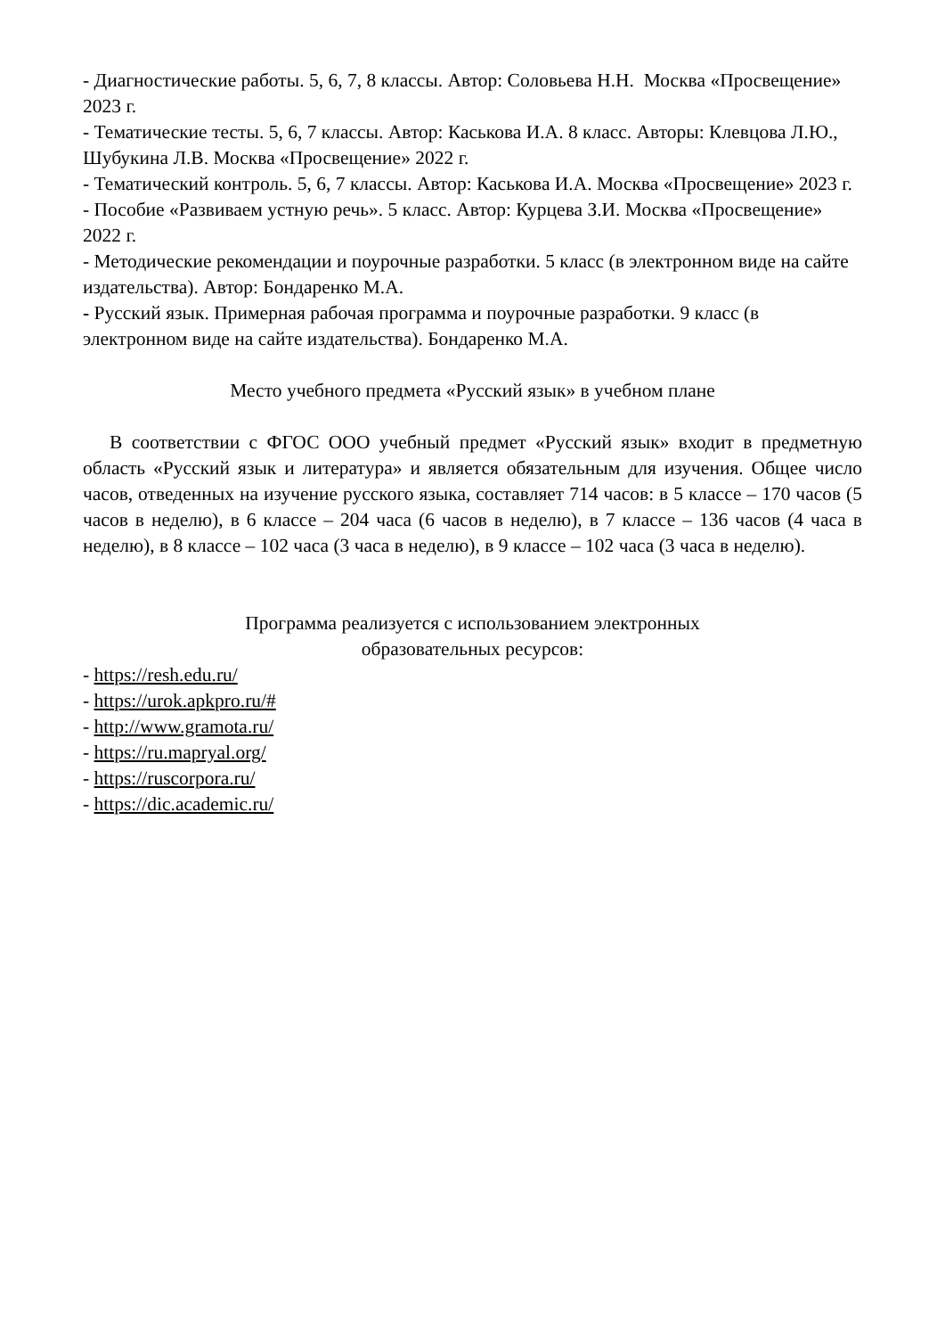- Диагностические работы. 5, 6, 7, 8 классы. Автор: Соловьева Н.Н. Москва «Просвещение» 2023 г.
- Тематические тесты. 5, 6, 7 классы. Автор: Каськова И.А. 8 класс. Авторы: Клевцова Л.Ю., Шубукина Л.В. Москва «Просвещение» 2022 г.
- Тематический контроль. 5, 6, 7 классы. Автор: Каськова И.А. Москва «Просвещение» 2023 г.
- Пособие «Развиваем устную речь». 5 класс. Автор: Курцева З.И. Москва «Просвещение» 2022 г.
- Методические рекомендации и поурочные разработки. 5 класс (в электронном виде на сайте издательства). Автор: Бондаренко М.А.
- Русский язык. Примерная рабочая программа и поурочные разработки. 9 класс (в электронном виде на сайте издательства). Бондаренко М.А.
Место учебного предмета «Русский язык» в учебном плане
В соответствии с ФГОС ООО учебный предмет «Русский язык» входит в предметную область «Русский язык и литература» и является обязательным для изучения. Общее число часов, отведенных на изучение русского языка, составляет 714 часов: в 5 классе – 170 часов (5 часов в неделю), в 6 классе – 204 часа (6 часов в неделю), в 7 классе – 136 часов (4 часа в неделю), в 8 классе – 102 часа (3 часа в неделю), в 9 классе – 102 часа (3 часа в неделю).
Программа реализуется с использованием электронных
образовательных ресурсов:
- https://resh.edu.ru/
- https://urok.apkpro.ru/#
- http://www.gramota.ru/
- https://ru.mapryal.org/
- https://ruscorpora.ru/
- https://dic.academic.ru/